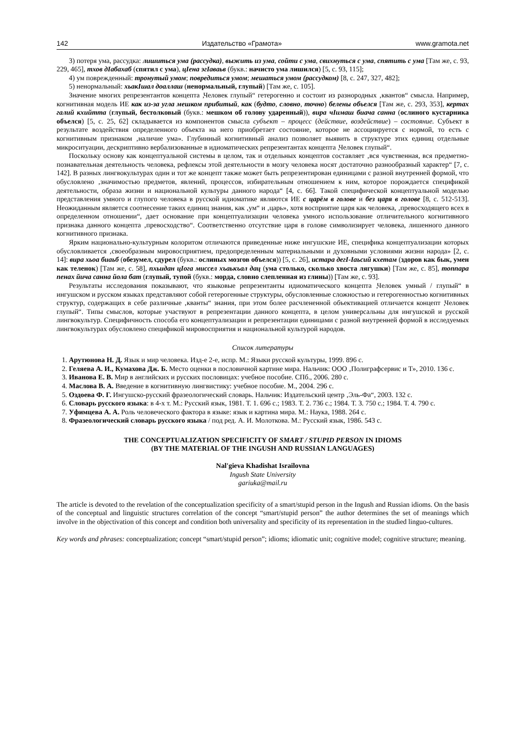142 Издательство «Грамота» www.gramota.net
3) потеря ума, рассудка: лишиться ума (рассудка), выжить из ума, сойти с ума, свихнуться с ума, спятить с ума [Там же, с. 93, 229, 465], тхов дIабахаб (спятил с ума), цIена эгIаваьв (букв.: начисто ума лишился) [5, с. 93, 115];
4) ум поврежденный: тронутый умом; повредиться умом; мешаться умом (рассудком) [8, с. 247, 327, 482];
5) ненормальный: хьакIшал доаллаш (ненормальный, глупый) [Там же, с. 105].
Значение многих репрезентантов концепта ‚Человек глупый“ гетерогенно и состоит из разнородных ‚квантов“ смысла. Например, когнитивная модель ИЕ как из-за угла мешком прибитый, как (будто, словно, точно) белены объелся [Там же, с. 293, 353], кертах галий кхийтта (глупый, бестолковый (букв.: мешком об голову ударенный)), вира чIимаш биача санна (ослиного кустарника объелся) [5, с. 25, 62] складывается из компонентов смысла субъект – процесс (действие, воздействие) – состояние. Субъект в результате воздействия определенного объекта на него приобретает состояние, которое не ассоциируется с нормой, то есть с когнитивным признаком ‚наличие ума». Глубинный когнитивный анализ позволяет выявить в структуре этих единиц отдельные микроситуации, дескриптивно вербализованные в идиоматических репрезентантах концепта ‚Человек глупый“.
Поскольку основу как концептуальной системы в целом, так и отдельных концептов составляет ‚вся чувственная, вся предметно-познавательная деятельность человека, рефлексы этой деятельности в мозгу человека носят достаточно разнообразный характер“ [7, с. 142]. В разных лингвокультурах один и тот же концепт также может быть репрезентирован единицами с разной внутренней формой, что обусловлено ‚значимостью предметов, явлений, процессов, избирательным отношением к ним, которое порождается спецификой деятельности, образа жизни и национальной культуры данного народа“ [4, с. 66]. Такой специфической концептуальной моделью представления умного и глупого человека в русской идиоматике являются ИЕ с царём в голове и без царя в голове [8, с. 512-513]. Неожиданным является соотнесение таких единиц знания, как ‚ум“ и ‚царь», хотя восприятие царя как человека, ‚превосходящего всех в определенном отношении“, дает основание при концептуализации человека умного использование отличительного когнитивного признака данного концепта ‚превосходство“. Соответственно отсутствие царя в голове символизирует человека, лишенного данного когнитивного признака.
Ярким национально-культурным колоритом отличаются приведенные ниже ингушские ИЕ, специфика концептуализации которых обусловливается ‚своеобразным мировосприятием, предопределенным материальными и духовными условиями жизни народа» [2, с. 14]: вира хьоа биаьб (обезумел, сдурел (букв.: ослиных мозгов объелся)) [5, с. 26], истара дегI-Iаьсий кхетам (здоров как бык, умен как теленок) [Там же, с. 58], пхьидан цIога миссел хъаькъал дац (ума столько, сколько хвоста лягушки) [Там же, с. 85], топпара пенах йича санна йола бат (глупый, тупой (букв.: морда, словно слепленная из глины)) [Там же, с. 93].
Результаты исследования показывают, что языковые репрезентанты идиоматического концепта ‚Человек умный / глупый“ в ингушском и русском языках представляют собой гетерогенные структуры, обусловленные сложностью и гетерогенностью когнитивных структур, содержащих в себе различные ‚кванты“ знания, при этом более расчлененной объективацией отличается концепт ‚Человек глупый“. Типы смыслов, которые участвуют в репрезентации данного концепта, в целом универсальны для ингушской и русской лингвокультур. Специфичность способа его концептуализации и репрезентации единицами с разной внутренней формой в исследуемых лингвокультурах обусловлено спецификой мировосприятия и национальной культурой народов.
Список литературы
1. Арутюнова Н. Д. Язык и мир человека. Изд-е 2-е, испр. М.: Языки русской культуры, 1999. 896 с.
2. Геляева А. И., Кумахова Дж. Б. Место оценки в пословичной картине мира. Нальчик: ООО ‚Полиграфсервис и Т», 2010. 136 с.
3. Иванова Е. В. Мир в английских и русских пословицах: учебное пособие. СПб., 2006. 280 с.
4. Маслова В. А. Введение в когнитивную лингвистику: учебное пособие. М., 2004. 296 с.
5. Оздоева Ф. Г. Ингушско-русский фразеологический словарь. Нальчик: Издательский центр ‚Эль-Фа“, 2003. 132 с.
6. Словарь русского языка: в 4-х т. М.: Русский язык, 1981. Т. 1. 696 с.; 1983. Т. 2. 736 с.; 1984. Т. 3. 750 с.; 1984. Т. 4. 790 с.
7. Уфимцева А. А. Роль человеческого фактора в языке: язык и картина мира. М.: Наука, 1988. 264 с.
8. Фразеологический словарь русского языка / под ред. А. И. Молоткова. М.: Русский язык, 1986. 543 с.
THE CONCEPTUALIZATION SPECIFICITY OF SMART / STUPID PERSON IN IDIOMS
(BY THE MATERIAL OF THE INGUSH AND RUSSIAN LANGUAGES)
Nal'gieva Khadishat Israilovna
Ingush State University
gariuka@mail.ru
The article is devoted to the revelation of the conceptualization specificity of a smart/stupid person in the Ingush and Russian idioms. On the basis of the conceptual and linguistic structures correlation of the concept “smart/stupid person” the author determines the set of meanings which involve in the objectivation of this concept and condition both universality and specificity of its representation in the studied linguo-cultures.
Key words and phrases: conceptualization; concept “smart/stupid person”; idioms; idiomatic unit; cognitive model; cognitive structure; meaning.